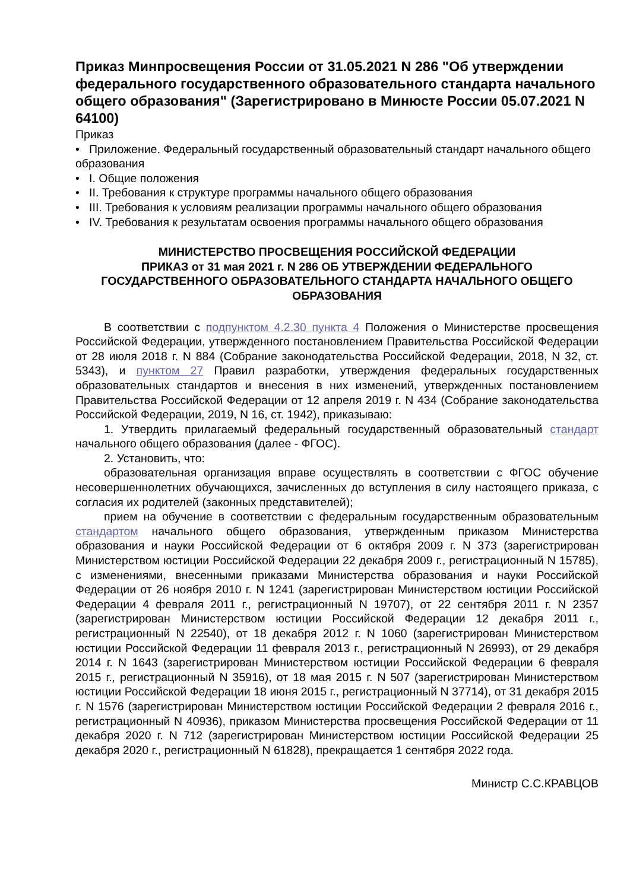Приказ Минпросвещения России от 31.05.2021 N 286 "Об утверждении федерального государственного образовательного стандарта начального общего образования" (Зарегистрировано в Минюсте России 05.07.2021 N 64100)
Приказ
• Приложение. Федеральный государственный образовательный стандарт начального общего образования
• I. Общие положения
• II. Требования к структуре программы начального общего образования
• III. Требования к условиям реализации программы начального общего образования
• IV. Требования к результатам освоения программы начального общего образования
МИНИСТЕРСТВО ПРОСВЕЩЕНИЯ РОССИЙСКОЙ ФЕДЕРАЦИИ
ПРИКАЗ от 31 мая 2021 г. N 286 ОБ УТВЕРЖДЕНИИ ФЕДЕРАЛЬНОГО ГОСУДАРСТВЕННОГО ОБРАЗОВАТЕЛЬНОГО СТАНДАРТА НАЧАЛЬНОГО ОБЩЕГО ОБРАЗОВАНИЯ
В соответствии с подпунктом 4.2.30 пункта 4 Положения о Министерстве просвещения Российской Федерации, утвержденного постановлением Правительства Российской Федерации от 28 июля 2018 г. N 884 (Собрание законодательства Российской Федерации, 2018, N 32, ст. 5343), и пунктом 27 Правил разработки, утверждения федеральных государственных образовательных стандартов и внесения в них изменений, утвержденных постановлением Правительства Российской Федерации от 12 апреля 2019 г. N 434 (Собрание законодательства Российской Федерации, 2019, N 16, ст. 1942), приказываю:
1. Утвердить прилагаемый федеральный государственный образовательный стандарт начального общего образования (далее - ФГОС).
2. Установить, что:
образовательная организация вправе осуществлять в соответствии с ФГОС обучение несовершеннолетних обучающихся, зачисленных до вступления в силу настоящего приказа, с согласия их родителей (законных представителей);
прием на обучение в соответствии с федеральным государственным образовательным стандартом начального общего образования, утвержденным приказом Министерства образования и науки Российской Федерации от 6 октября 2009 г. N 373 (зарегистрирован Министерством юстиции Российской Федерации 22 декабря 2009 г., регистрационный N 15785), с изменениями, внесенными приказами Министерства образования и науки Российской Федерации от 26 ноября 2010 г. N 1241 (зарегистрирован Министерством юстиции Российской Федерации 4 февраля 2011 г., регистрационный N 19707), от 22 сентября 2011 г. N 2357 (зарегистрирован Министерством юстиции Российской Федерации 12 декабря 2011 г., регистрационный N 22540), от 18 декабря 2012 г. N 1060 (зарегистрирован Министерством юстиции Российской Федерации 11 февраля 2013 г., регистрационный N 26993), от 29 декабря 2014 г. N 1643 (зарегистрирован Министерством юстиции Российской Федерации 6 февраля 2015 г., регистрационный N 35916), от 18 мая 2015 г. N 507 (зарегистрирован Министерством юстиции Российской Федерации 18 июня 2015 г., регистрационный N 37714), от 31 декабря 2015 г. N 1576 (зарегистрирован Министерством юстиции Российской Федерации 2 февраля 2016 г., регистрационный N 40936), приказом Министерства просвещения Российской Федерации от 11 декабря 2020 г. N 712 (зарегистрирован Министерством юстиции Российской Федерации 25 декабря 2020 г., регистрационный N 61828), прекращается 1 сентября 2022 года.
Министр С.С.КРАВЦОВ